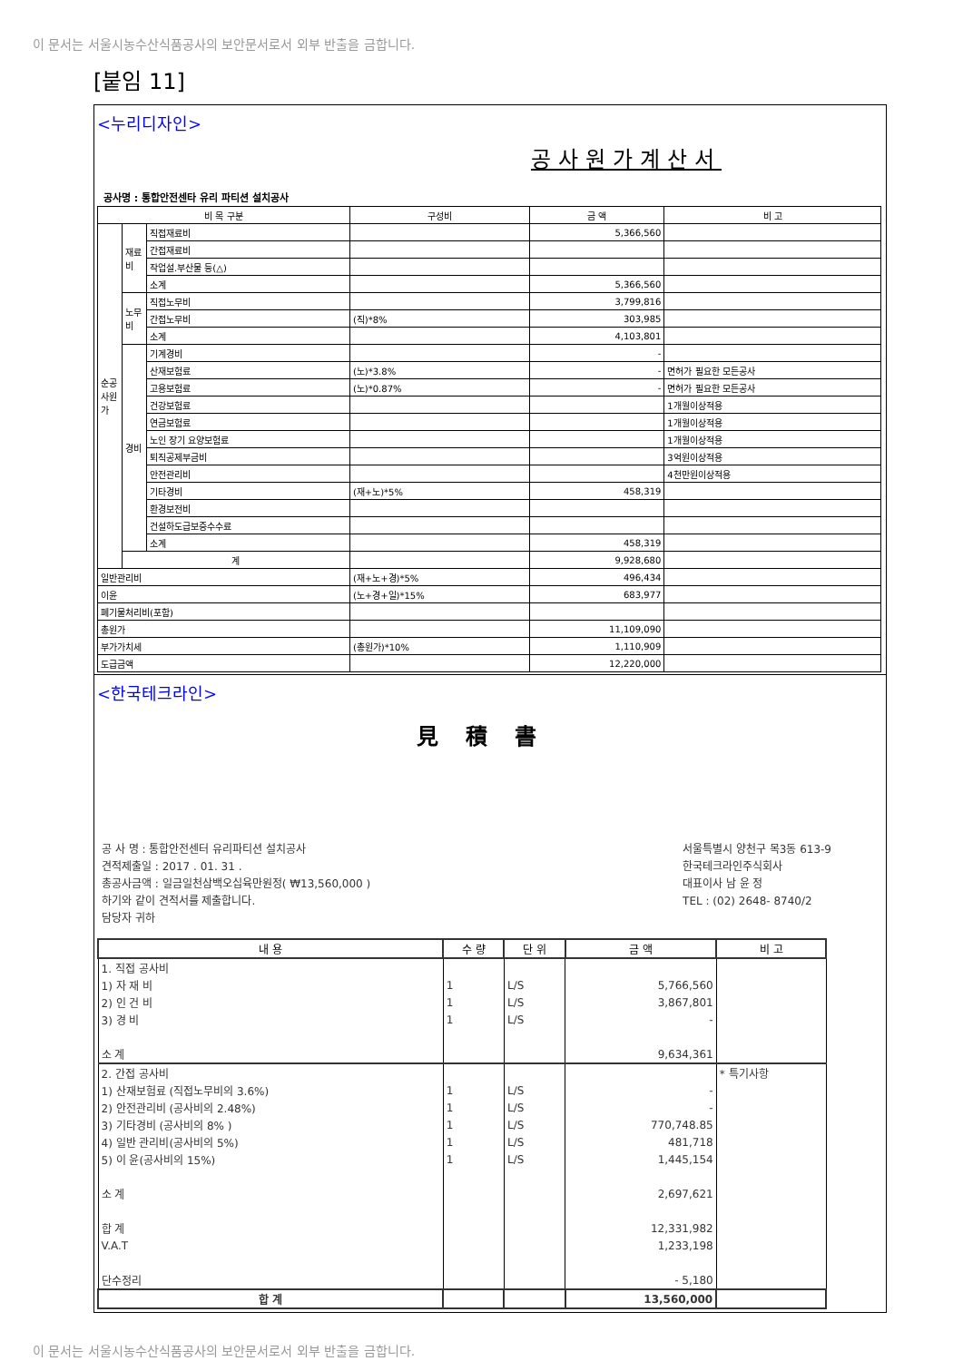이 문서는 서울시농수산식품공사의 보안문서로서 외부 반출을 금합니다.
[붙임 11]
<누리디자인>
공사원가계산서
공사명 : 통합안전센타 유리 파티션 설치공사
| 비 목 구분 | | | 구성비 | 금 액 | 비 고 |
| --- | --- | --- | --- | --- | --- |
| 순공사원가 | 재료비 | 직접재료비 | | 5,366,560 | |
| | | 간접재료비 | | | |
| | | 작업설.부산물 등(△) | | | |
| | | 소계 | | 5,366,560 | |
| | 노무비 | 직접노무비 | | 3,799,816 | |
| | | 간접노무비 | (직)*8% | 303,985 | |
| | | 소계 | | 4,103,801 | |
| | 경비 | 기계경비 | | - | |
| | | 산재보험료 | (노)*3.8% | - | 면허가 필요한 모든공사 |
| | | 고용보험료 | (노)*0.87% | - | 면허가 필요한 모든공사 |
| | | 건강보험료 | | | 1개월이상적용 |
| | | 연금보험료 | | | 1개월이상적용 |
| | | 노인 장기 요양보험료 | | | 1개월이상적용 |
| | | 퇴직공제부금비 | | | 3억원이상적용 |
| | | 안전관리비 | | | 4천만원이상적용 |
| | | 기타경비 | (재+노)*5% | 458,319 | |
| | | 환경보전비 | | | |
| | | 건설하도급보증수수료 | | | |
| | | 소계 | | 458,319 | |
| | 계 | | | 9,928,680 | |
| 일반관리비 | | | (재+노+경)*5% | 496,434 | |
| 이윤 | | | (노+경+일)*15% | 683,977 | |
| 폐기물처리비(포함) | | | | | |
| 총원가 | | | | 11,109,090 | |
| 부가가치세 | | | (총원가)*10% | 1,110,909 | |
| 도급금액 | | | | 12,220,000 | |
<한국테크라인>
見積書
공 사 명 : 통합안전센터 유리파티션 설치공사
견적제출일 : 2017 . 01. 31 .
총공사금액 : 일금일천삼백오십육만원정( ₩13,560,000 )
하기와 같이 견적서를 제출합니다.
담당자 귀하
서울특별시 양천구 목3동 613-9
한국테크라인주식회사
대표이사 남 윤 정
TEL : (02) 2648- 8740/2
| 내 용 | 수 량 | 단 위 | 금 액 | 비 고 |
| --- | --- | --- | --- | --- |
| 1. 직접 공사비 | | | | |
| 1) 자 재 비 | 1 | L/S | 5,766,560 | |
| 2) 인 건 비 | 1 | L/S | 3,867,801 | |
| 3) 경 비 | 1 | L/S | - | |
| 소 계 | | | 9,634,361 | |
| 2. 간접 공사비 | | | | * 특기사항 |
| 1) 산재보험료 (직접노무비의 3.6%) | 1 | L/S | - | |
| 2) 안전관리비 (공사비의 2.48%) | 1 | L/S | - | |
| 3) 기타경비 (공사비의 8% ) | 1 | L/S | 770,748.85 | |
| 4) 일반 관리비(공사비의 5%) | 1 | L/S | 481,718 | |
| 5) 이 윤(공사비의 15%) | 1 | L/S | 1,445,154 | |
| 소 계 | | | 2,697,621 | |
| 합 계 | | | 12,331,982 | |
| V.A.T | | | 1,233,198 | |
| 단수정리 | | | - 5,180 | |
| 합 계 | | | 13,560,000 | |
이 문서는 서울시농수산식품공사의 보안문서로서 외부 반출을 금합니다.